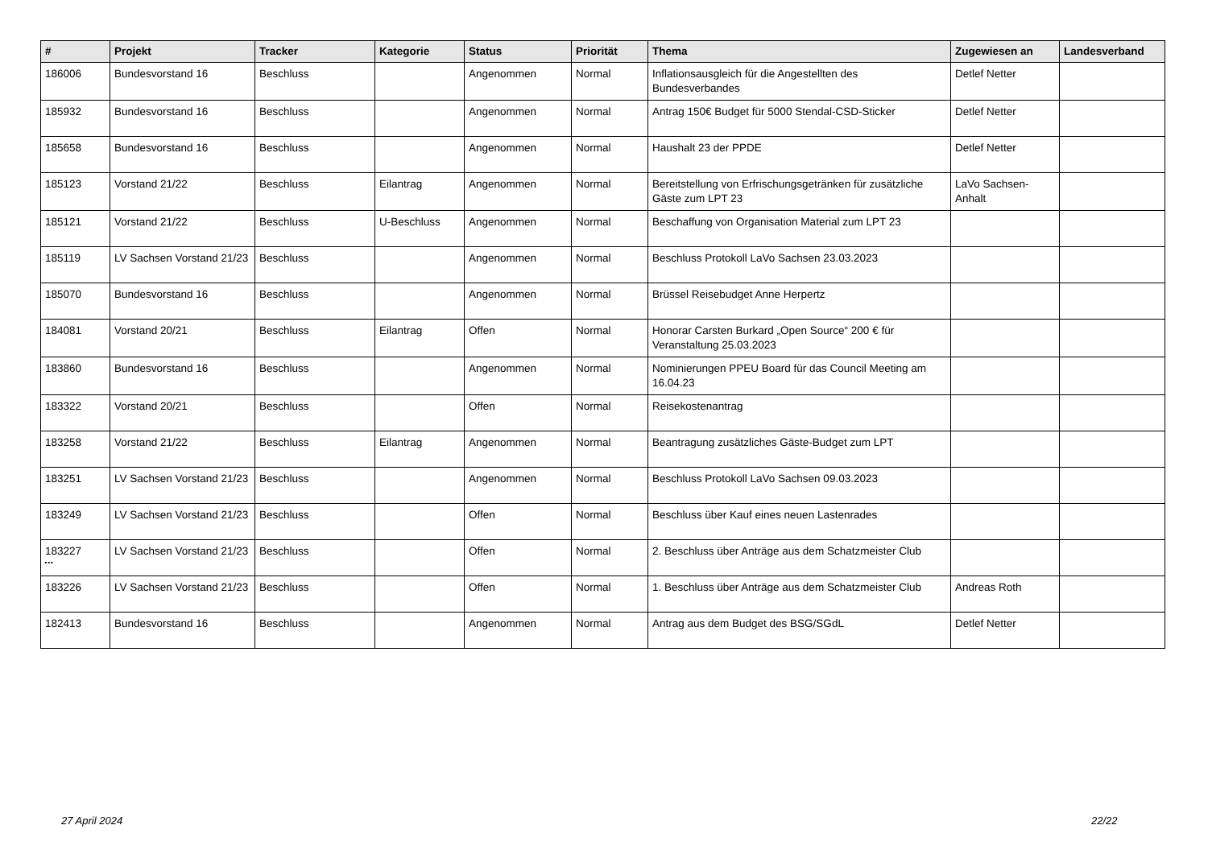| # | Projekt | Tracker | Kategorie | Status | Priorität | Thema | Zugewiesen an | Landesverband |
| --- | --- | --- | --- | --- | --- | --- | --- | --- |
| 186006 | Bundesvorstand 16 | Beschluss | | Angenommen | Normal | Inflationsausgleich für die Angestellten des Bundesverbandes | Detlef Netter | |
| 185932 | Bundesvorstand 16 | Beschluss | | Angenommen | Normal | Antrag 150€ Budget für 5000 Stendal-CSD-Sticker | Detlef Netter | |
| 185658 | Bundesvorstand 16 | Beschluss | | Angenommen | Normal | Haushalt 23 der PPDE | Detlef Netter | |
| 185123 | Vorstand 21/22 | Beschluss | Eilantrag | Angenommen | Normal | Bereitstellung von Erfrischungsgetränken für zusätzliche Gäste zum LPT 23 | LaVo Sachsen-Anhalt | |
| 185121 | Vorstand 21/22 | Beschluss | U-Beschluss | Angenommen | Normal | Beschaffung von Organisation Material zum LPT 23 | | |
| 185119 | LV Sachsen Vorstand 21/23 | Beschluss | | Angenommen | Normal | Beschluss Protokoll LaVo Sachsen 23.03.2023 | | |
| 185070 | Bundesvorstand 16 | Beschluss | | Angenommen | Normal | Brüssel Reisebudget Anne Herpertz | | |
| 184081 | Vorstand 20/21 | Beschluss | Eilantrag | Offen | Normal | Honorar Carsten Burkard „Open Source“ 200 € für Veranstaltung 25.03.2023 | | |
| 183860 | Bundesvorstand 16 | Beschluss | | Angenommen | Normal | Nominierungen PPEU Board für das Council Meeting am 16.04.23 | | |
| 183322 | Vorstand 20/21 | Beschluss | | Offen | Normal | Reisekostenantrag | | |
| 183258 | Vorstand 21/22 | Beschluss | Eilantrag | Angenommen | Normal | Beantragung zusätzliches Gäste-Budget zum LPT | | |
| 183251 | LV Sachsen Vorstand 21/23 | Beschluss | | Angenommen | Normal | Beschluss Protokoll LaVo Sachsen 09.03.2023 | | |
| 183249 | LV Sachsen Vorstand 21/23 | Beschluss | | Offen | Normal | Beschluss über Kauf eines neuen Lastenrades | | |
| 183227 | LV Sachsen Vorstand 21/23 | Beschluss | | Offen | Normal | 2. Beschluss über Anträge aus dem Schatzmeister Club | | |
| 183226 | LV Sachsen Vorstand 21/23 | Beschluss | | Offen | Normal | 1. Beschluss über Anträge aus dem Schatzmeister Club | Andreas Roth | |
| 182413 | Bundesvorstand 16 | Beschluss | | Angenommen | Normal | Antrag aus dem Budget des BSG/SGdL | Detlef Netter | |
...
27 April 2024 22/22